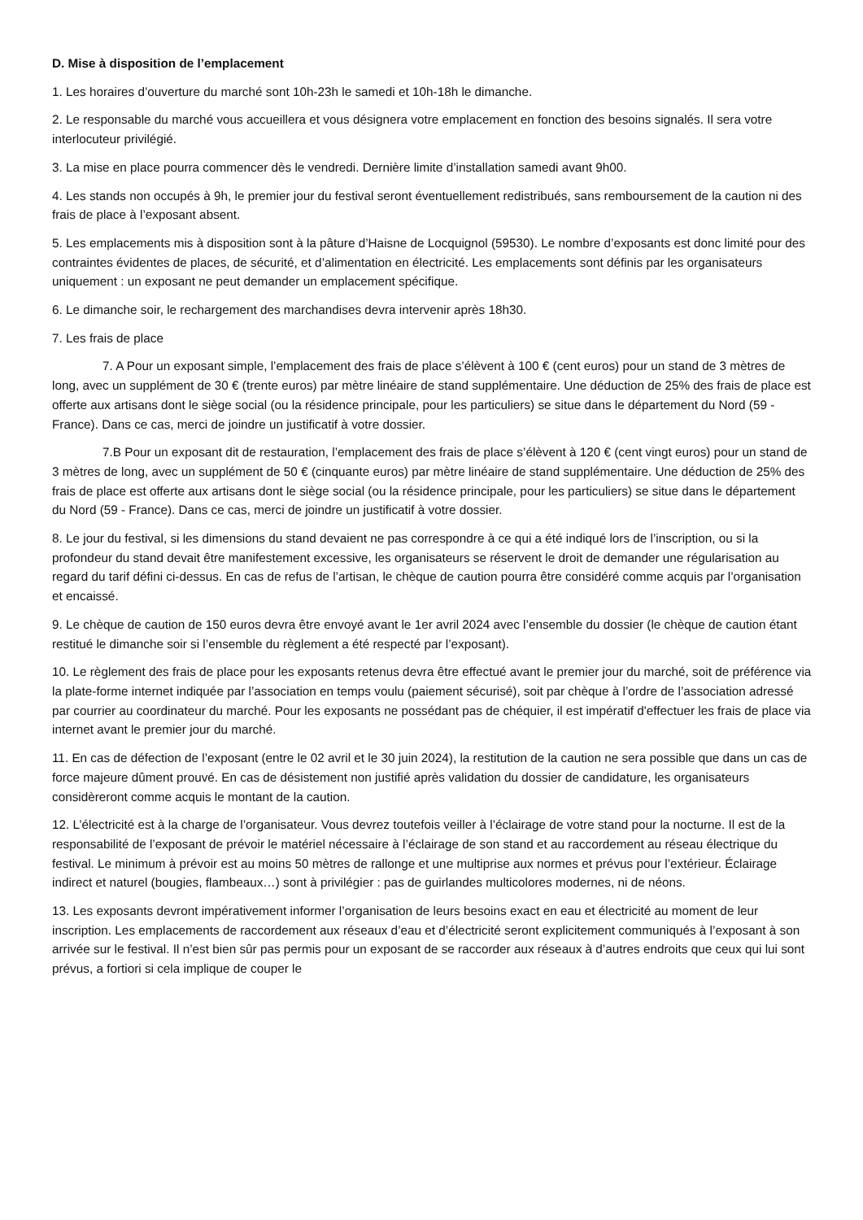D. Mise à disposition de l’emplacement
1. Les horaires d’ouverture du marché sont 10h-23h le samedi et 10h-18h le dimanche.
2. Le responsable du marché vous accueillera et vous désignera votre emplacement en fonction des besoins signalés. Il sera votre interlocuteur privilégié.
3. La mise en place pourra commencer dès le vendredi. Dernière limite d’installation samedi avant 9h00.
4. Les stands non occupés à 9h, le premier jour du festival seront éventuellement redistribués, sans remboursement de la caution ni des frais de place à l’exposant absent.
5. Les emplacements mis à disposition sont à la pâture d’Haisne de Locquignol (59530). Le nombre d’exposants est donc limité pour des contraintes évidentes de places, de sécurité, et d’alimentation en électricité. Les emplacements sont définis par les organisateurs uniquement : un exposant ne peut demander un emplacement spécifique.
6. Le dimanche soir, le rechargement des marchandises devra intervenir après 18h30.
7. Les frais de place
7. A Pour un exposant simple, l’emplacement des frais de place s’élèvent à 100 € (cent euros) pour un stand de 3 mètres de long, avec un supplément de 30 € (trente euros) par mètre linéaire de stand supplémentaire. Une déduction de 25% des frais de place est offerte aux artisans dont le siège social (ou la résidence principale, pour les particuliers) se situe dans le département du Nord (59 - France). Dans ce cas, merci de joindre un justificatif à votre dossier.
7.B Pour un exposant dit de restauration, l’emplacement des frais de place s’élèvent à 120 € (cent vingt euros) pour un stand de 3 mètres de long, avec un supplément de 50 € (cinquante euros) par mètre linéaire de stand supplémentaire. Une déduction de 25% des frais de place est offerte aux artisans dont le siège social (ou la résidence principale, pour les particuliers) se situe dans le département du Nord (59 - France). Dans ce cas, merci de joindre un justificatif à votre dossier.
8. Le jour du festival, si les dimensions du stand devaient ne pas correspondre à ce qui a été indiqué lors de l’inscription, ou si la profondeur du stand devait être manifestement excessive, les organisateurs se réservent le droit de demander une régularisation au regard du tarif défini ci-dessus. En cas de refus de l’artisan, le chèque de caution pourra être considéré comme acquis par l’organisation et encaissé.
9. Le chèque de caution de 150 euros devra être envoyé avant le 1er avril 2024 avec l’ensemble du dossier (le chèque de caution étant restitué le dimanche soir si l’ensemble du règlement a été respecté par l’exposant).
10. Le règlement des frais de place pour les exposants retenus devra être effectué avant le premier jour du marché, soit de préférence via la plate-forme internet indiquée par l’association en temps voulu (paiement sécurisé), soit par chèque à l’ordre de l’association adressé par courrier au coordinateur du marché. Pour les exposants ne possédant pas de chéquier, il est impératif d'effectuer les frais de place via internet avant le premier jour du marché.
11. En cas de défection de l’exposant (entre le 02 avril et le 30 juin 2024), la restitution de la caution ne sera possible que dans un cas de force majeure dûment prouvé. En cas de désistement non justifié après validation du dossier de candidature, les organisateurs considèreront comme acquis le montant de la caution.
12. L’électricité est à la charge de l’organisateur. Vous devrez toutefois veiller à l’éclairage de votre stand pour la nocturne. Il est de la responsabilité de l’exposant de prévoir le matériel nécessaire à l’éclairage de son stand et au raccordement au réseau électrique du festival. Le minimum à prévoir est au moins 50 mètres de rallonge et une multiprise aux normes et prévus pour l’extérieur. Éclairage indirect et naturel (bougies, flambeaux…) sont à privilégier : pas de guirlandes multicolores modernes, ni de néons.
13. Les exposants devront impérativement informer l’organisation de leurs besoins exact en eau et électricité au moment de leur inscription. Les emplacements de raccordement aux réseaux d’eau et d’électricité seront explicitement communiqués à l’exposant à son arrivée sur le festival. Il n’est bien sûr pas permis pour un exposant de se raccorder aux réseaux à d’autres endroits que ceux qui lui sont prévus, a fortiori si cela implique de couper le